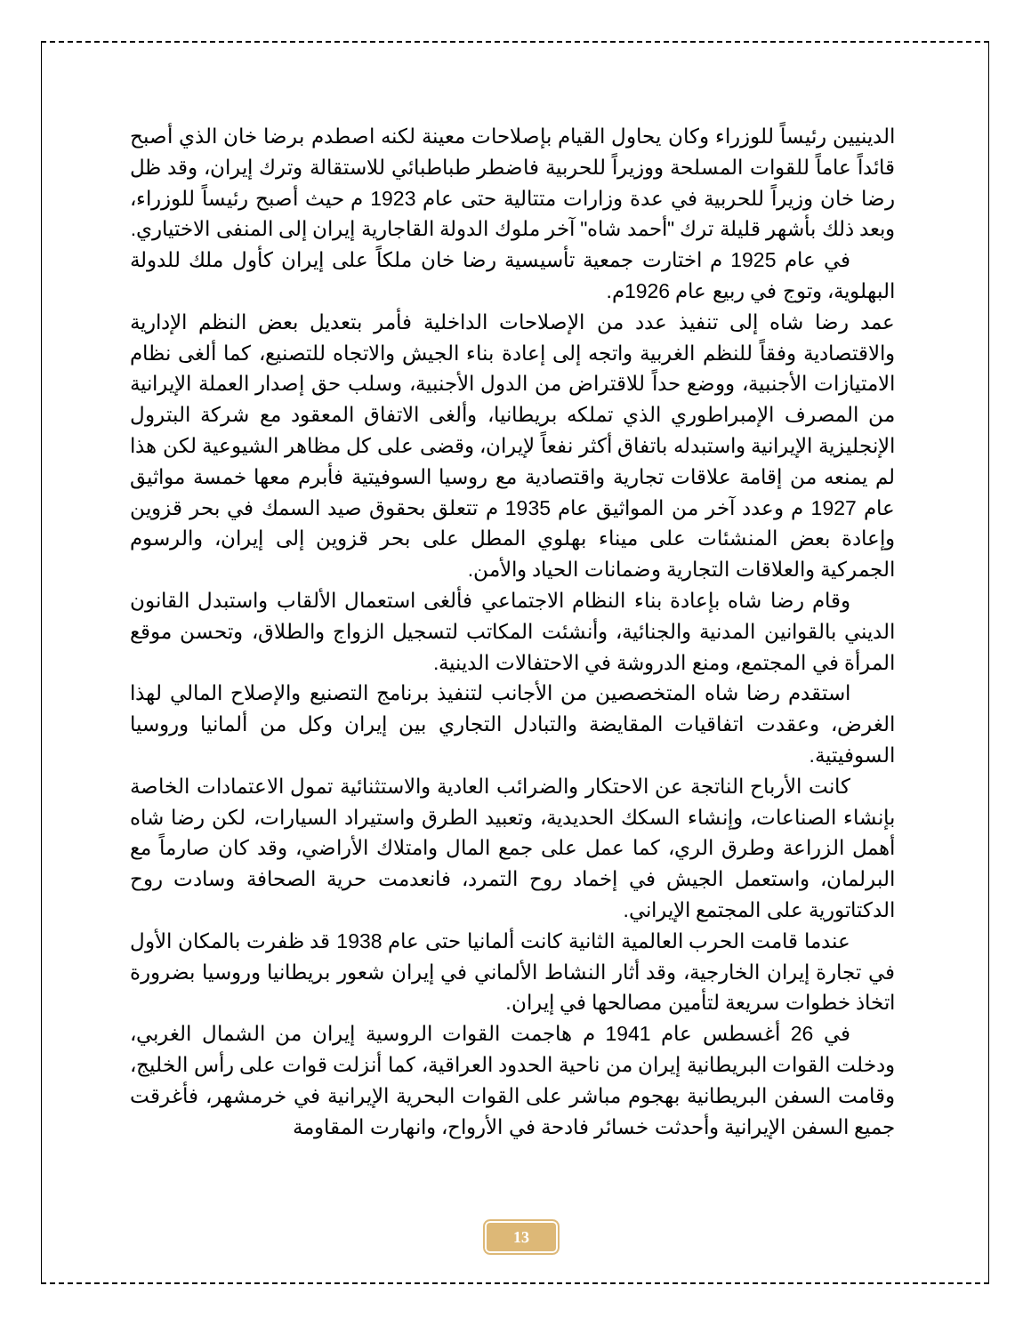الدينيين رئيساً للوزراء وكان يحاول القيام بإصلاحات معينة لكنه اصطدم برضا خان الذي أصبح قائداً عاماً للقوات المسلحة ووزيراً للحربية فاضطر طباطبائي للاستقالة وترك إيران، وقد ظل رضا خان وزيراً للحربية في عدة وزارات متتالية حتى عام 1923 م حيث أصبح رئيساً للوزراء، وبعد ذلك بأشهر قليلة ترك "أحمد شاه" آخر ملوك الدولة القاجارية إيران إلى المنفى الاختياري.
في عام 1925 م اختارت جمعية تأسيسية رضا خان ملكاً على إيران كأول ملك للدولة البهلوية، وتوج في ربيع عام 1926م.
عمد رضا شاه إلى تنفيذ عدد من الإصلاحات الداخلية فأمر بتعديل بعض النظم الإدارية والاقتصادية وفقاً للنظم الغربية واتجه إلى إعادة بناء الجيش والاتجاه للتصنيع، كما ألغى نظام الامتيازات الأجنبية، ووضع حداً للاقتراض من الدول الأجنبية، وسلب حق إصدار العملة الإيرانية من المصرف الإمبراطوري الذي تملكه بريطانيا، وألغى الاتفاق المعقود مع شركة البترول الإنجليزية الإيرانية واستبدله باتفاق أكثر نفعاً لإيران، وقضى على كل مظاهر الشيوعية لكن هذا لم يمنعه من إقامة علاقات تجارية واقتصادية مع روسيا السوفيتية فأبرم معها خمسة مواثيق عام 1927 م وعدد آخر من المواثيق عام 1935 م تتعلق بحقوق صيد السمك في بحر قزوين وإعادة بعض المنشئات على ميناء بهلوي المطل على بحر قزوين إلى إيران، والرسوم الجمركية والعلاقات التجارية وضمانات الحياد والأمن.
وقام رضا شاه بإعادة بناء النظام الاجتماعي فألغى استعمال الألقاب واستبدل القانون الديني بالقوانين المدنية والجنائية، وأنشئت المكاتب لتسجيل الزواج والطلاق، وتحسن موقع المرأة في المجتمع، ومنع الدروشة في الاحتفالات الدينية.
استقدم رضا شاه المتخصصين من الأجانب لتنفيذ برنامج التصنيع والإصلاح المالي لهذا الغرض، وعقدت اتفاقيات المقايضة والتبادل التجاري بين إيران وكل من ألمانيا وروسيا السوفيتية.
كانت الأرباح الناتجة عن الاحتكار والضرائب العادية والاستثنائية تمول الاعتمادات الخاصة بإنشاء الصناعات، وإنشاء السكك الحديدية، وتعبيد الطرق واستيراد السيارات، لكن رضا شاه أهمل الزراعة وطرق الري، كما عمل على جمع المال وامتلاك الأراضي، وقد كان صارماً مع البرلمان، واستعمل الجيش في إخماد روح التمرد، فانعدمت حرية الصحافة وسادت روح الدكتاتورية على المجتمع الإيراني.
عندما قامت الحرب العالمية الثانية كانت ألمانيا حتى عام 1938 قد ظفرت بالمكان الأول في تجارة إيران الخارجية، وقد أثار النشاط الألماني في إيران شعور بريطانيا وروسيا بضرورة اتخاذ خطوات سريعة لتأمين مصالحها في إيران.
في 26 أغسطس عام 1941 م هاجمت القوات الروسية إيران من الشمال الغربي، ودخلت القوات البريطانية إيران من ناحية الحدود العراقية، كما أنزلت قوات على رأس الخليج، وقامت السفن البريطانية بهجوم مباشر على القوات البحرية الإيرانية في خرمشهر، فأغرقت جميع السفن الإيرانية وأحدثت خسائر فادحة في الأرواح، وانهارت المقاومة
13